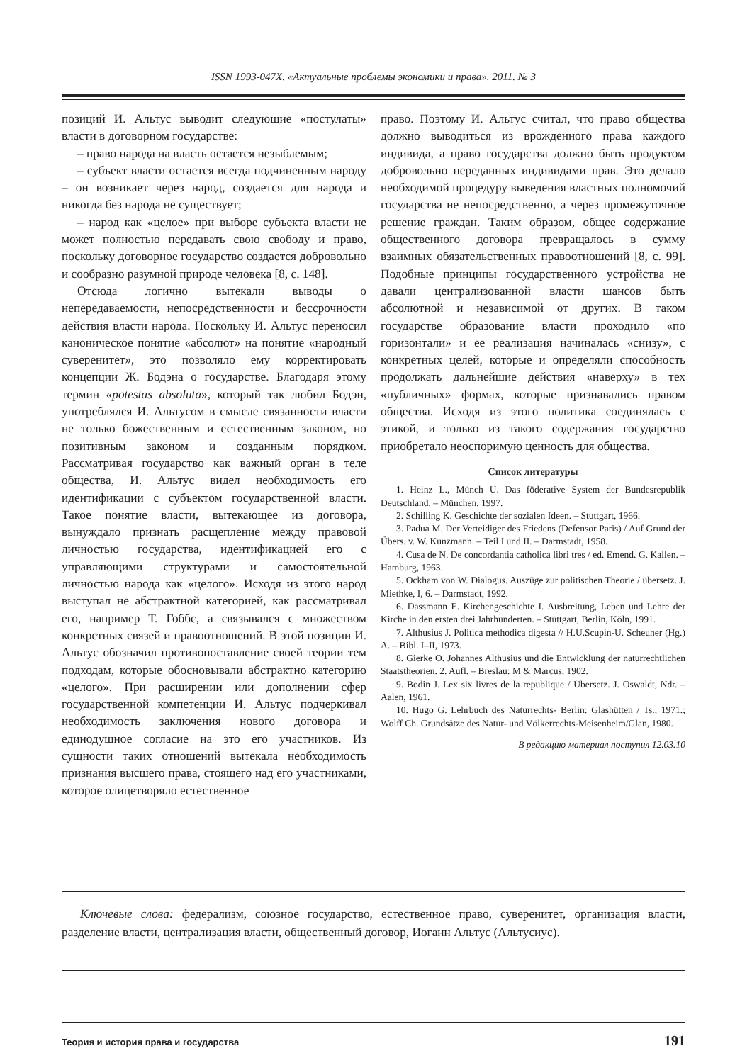ISSN 1993-047X. «Актуальные проблемы экономики и права». 2011. № 3
позиций И. Альтус выводит следующие «постулаты» власти в договорном государстве:
– право народа на власть остается незыблемым;
– субъект власти остается всегда подчиненным народу – он возникает через народ, создается для народа и никогда без народа не существует;
– народ как «целое» при выборе субъекта власти не может полностью передавать свою свободу и право, поскольку договорное государство создается добровольно и сообразно разумной природе человека [8, с. 148].
Отсюда логично вытекали выводы о непередаваемости, непосредственности и бессрочности действия власти народа. Поскольку И. Альтус переносил каноническое понятие «абсолют» на понятие «народный суверенитет», это позволяло ему корректировать концепции Ж. Бодэна о государстве. Благодаря этому термин «potestas absoluta», который так любил Бодэн, употреблялся И. Альтусом в смысле связанности власти не только божественным и естественным законом, но позитивным законом и созданным порядком. Рассматривая государство как важный орган в теле общества, И. Альтус видел необходимость его идентификации с субъектом государственной власти. Такое понятие власти, вытекающее из договора, вынуждало признать расщепление между правовой личностью государства, идентификацией его с управляющими структурами и самостоятельной личностью народа как «целого». Исходя из этого народ выступал не абстрактной категорией, как рассматривал его, например Т. Гоббс, а связывался с множеством конкретных связей и правоотношений. В этой позиции И. Альтус обозначил противопоставление своей теории тем подходам, которые обосновывали абстрактно категорию «целого». При расширении или дополнении сфер государственной компетенции И. Альтус подчеркивал необходимость заключения нового договора и единодушное согласие на это его участников. Из сущности таких отношений вытекала необходимость признания высшего права, стоящего над его участниками, которое олицетворяло естественное
право. Поэтому И. Альтус считал, что право общества должно выводиться из врожденного права каждого индивида, а право государства должно быть продуктом добровольно переданных индивидами прав. Это делало необходимой процедуру выведения властных полномочий государства не непосредственно, а через промежуточное решение граждан. Таким образом, общее содержание общественного договора превращалось в сумму взаимных обязательственных правоотношений [8, с. 99]. Подобные принципы государственного устройства не давали централизованной власти шансов быть абсолютной и независимой от других. В таком государстве образование власти проходило «по горизонтали» и ее реализация начиналась «снизу», с конкретных целей, которые и определяли способность продолжать дальнейшие действия «наверху» в тех «публичных» формах, которые признавались правом общества. Исходя из этого политика соединялась с этикой, и только из такого содержания государство приобретало неоспоримую ценность для общества.
Список литературы
1. Heinz L., Münch U. Das föderative System der Bundesrepublik Deutschland. – München, 1997.
2. Schilling K. Geschichte der sozialen Ideen. – Stuttgart, 1966.
3. Padua M. Der Verteidiger des Friedens (Defensor Paris) / Auf Grund der Übers. v. W. Kunzmann. – Teil I und II. – Darmstadt, 1958.
4. Cusa de N. De concordantia catholica libri tres / ed. Emend. G. Kallen. – Hamburg, 1963.
5. Ockham von W. Dialogus. Auszüge zur politischen Theorie / übersetz. J. Miethke, I, 6. – Darmstadt, 1992.
6. Dassmann E. Kirchengeschichte I. Ausbreitung, Leben und Lehre der Kirche in den ersten drei Jahrhunderten. – Stuttgart, Berlin, Köln, 1991.
7. Althusius J. Politica methodica digesta // H.U.Scupin-U. Scheuner (Hg.) A. – Bibl. I–II, 1973.
8. Gierke O. Johannes Althusius und die Entwicklung der naturrechtlichen Staatstheorien. 2. Aufl. – Breslau: M & Marcus, 1902.
9. Bodin J. Lex six livres de la republique / Übersetz. J. Oswaldt, Ndr. – Aalen, 1961.
10. Hugo G. Lehrbuch des Naturrechts- Berlin: Glashütten / Ts., 1971.; Wolff Ch. Grundsätze des Natur- und Völkerrechts-Meisenheim/Glan, 1980.
В редакцию материал поступил 12.03.10
Ключевые слова: федерализм, союзное государство, естественное право, суверенитет, организация власти, разделение власти, централизация власти, общественный договор, Иоганн Альтус (Альтусиус).
Теория и история права и государства 191